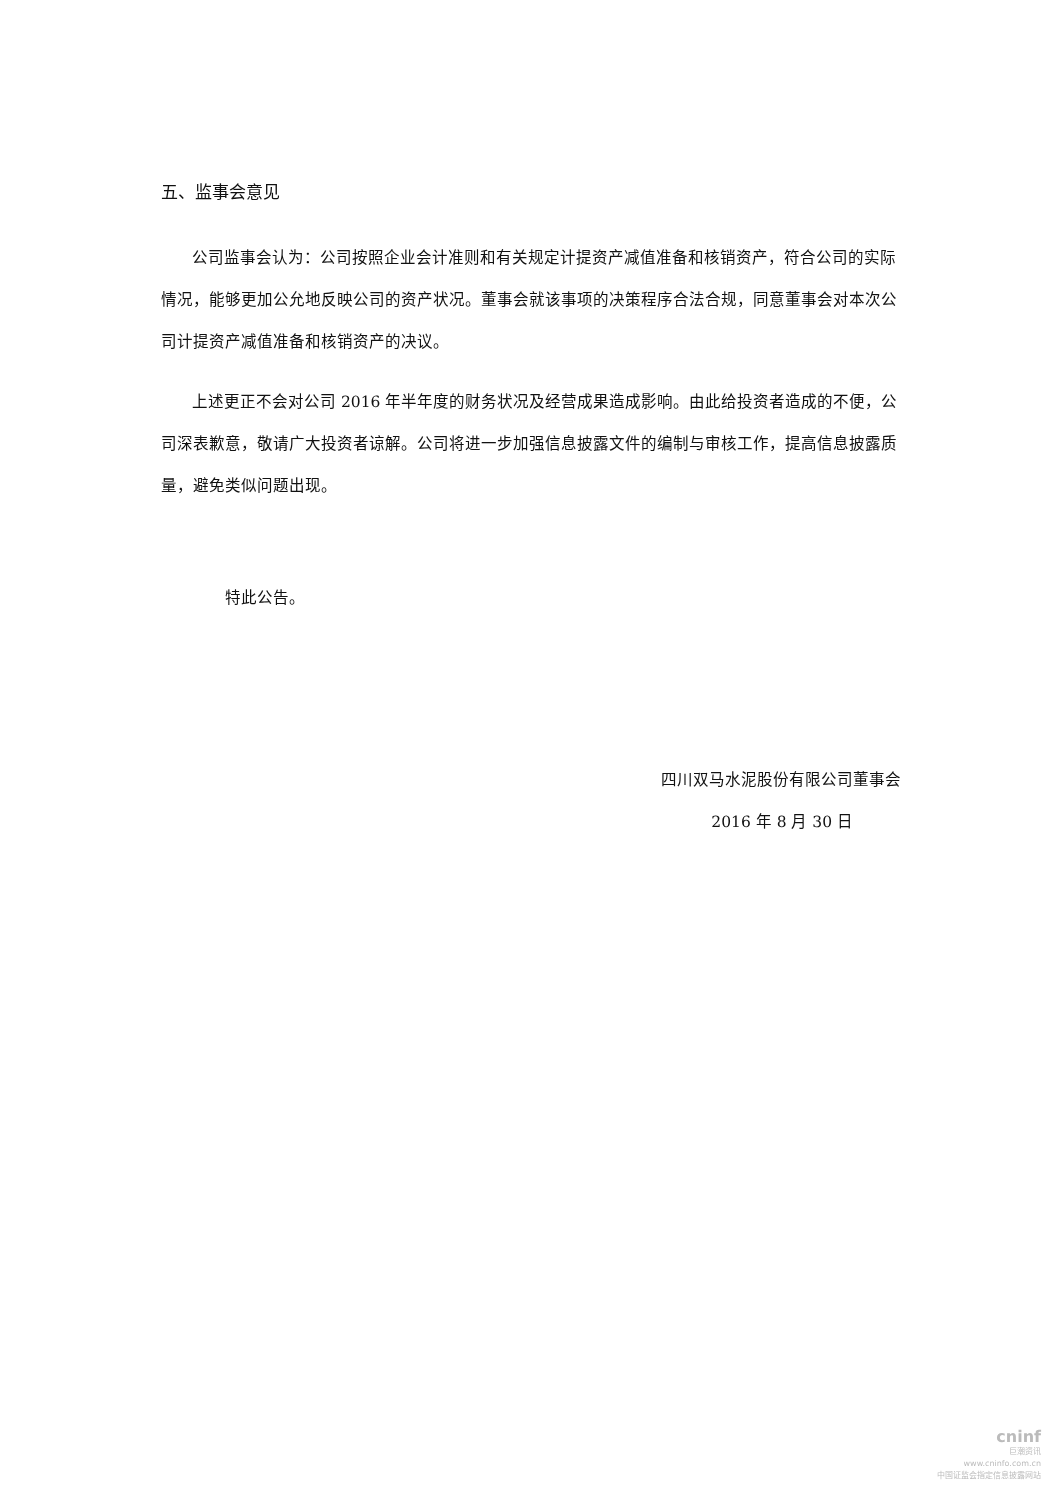五、监事会意见
公司监事会认为：公司按照企业会计准则和有关规定计提资产减值准备和核销资产，符合公司的实际情况，能够更加公允地反映公司的资产状况。董事会就该事项的决策程序合法合规，同意董事会对本次公司计提资产减值准备和核销资产的决议。
上述更正不会对公司 2016 年半年度的财务状况及经营成果造成影响。由此给投资者造成的不便，公司深表歉意，敬请广大投资者谅解。公司将进一步加强信息披露文件的编制与审核工作，提高信息披露质量，避免类似问题出现。
特此公告。
四川双马水泥股份有限公司董事会
2016 年 8 月 30 日
cninf
巨潮资讯
www.cninfo.com.cn
中国证监会指定信息披露网站